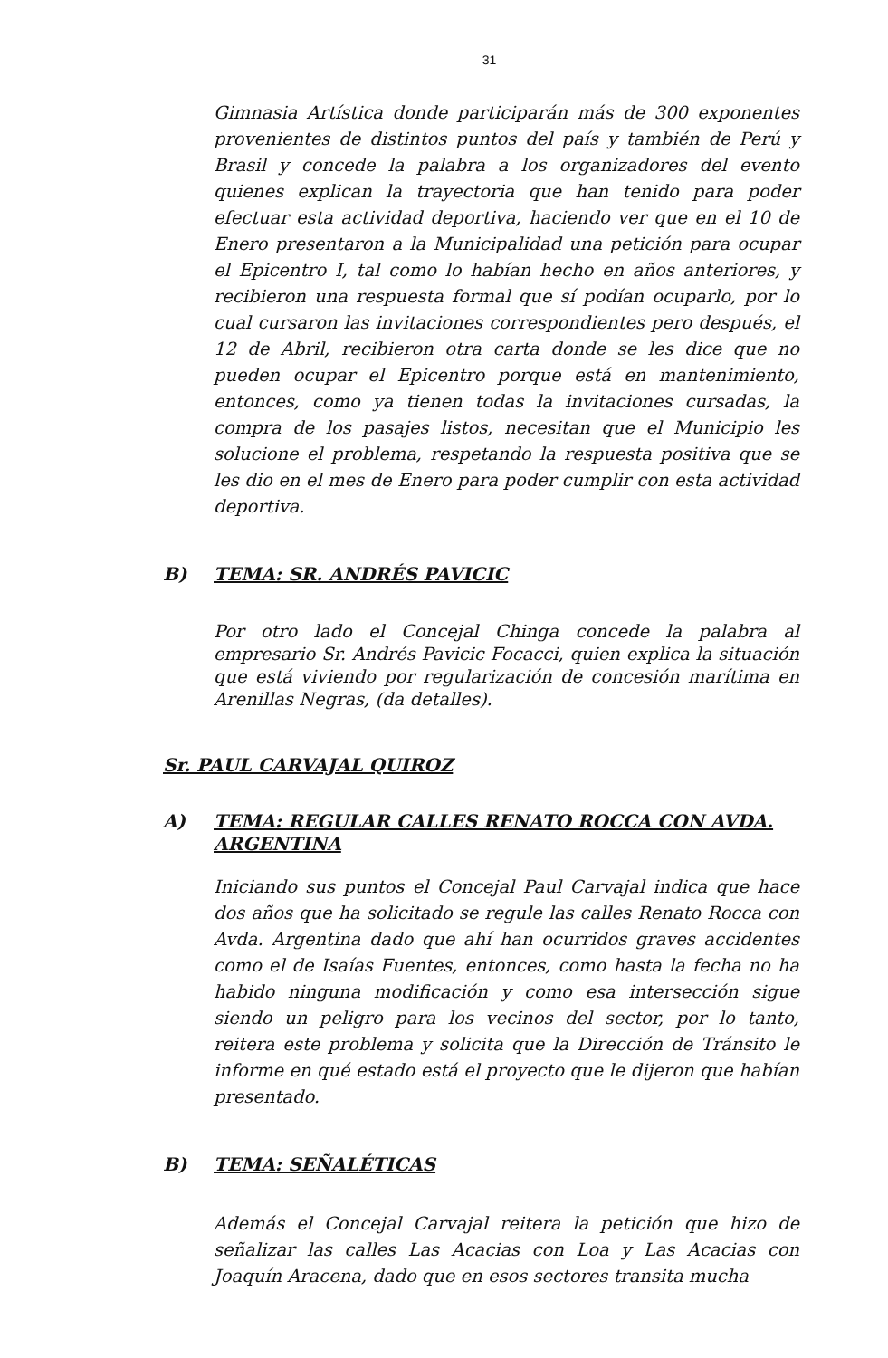31
Gimnasia Artística donde participarán más de 300 exponentes provenientes de distintos puntos del país y también de Perú y Brasil y concede la palabra a los organizadores del evento quienes explican la trayectoria que han tenido para poder efectuar esta actividad deportiva, haciendo ver que en el 10 de Enero presentaron a la Municipalidad una petición para ocupar el Epicentro I, tal como lo habían hecho en años anteriores, y recibieron una respuesta formal que sí podían ocuparlo, por lo cual cursaron las invitaciones correspondientes pero después, el 12 de Abril, recibieron otra carta donde se les dice que no pueden ocupar el Epicentro porque está en mantenimiento, entonces, como ya tienen todas la invitaciones cursadas, la compra de los pasajes listos, necesitan que el Municipio les solucione el problema, respetando la respuesta positiva que se les dio en el mes de Enero para poder cumplir con esta actividad deportiva.
B) TEMA: SR. ANDRÉS PAVICIC
Por otro lado el Concejal Chinga concede la palabra al empresario Sr. Andrés Pavicic Focacci, quien explica la situación que está viviendo por regularización de concesión marítima en Arenillas Negras, (da detalles).
Sr. PAUL CARVAJAL QUIROZ
A) TEMA: REGULAR CALLES RENATO ROCCA CON AVDA. ARGENTINA
Iniciando sus puntos el Concejal Paul Carvajal indica que hace dos años que ha solicitado se regule las calles Renato Rocca con Avda. Argentina dado que ahí han ocurridos graves accidentes como el de Isaías Fuentes, entonces, como hasta la fecha no ha habido ninguna modificación y como esa intersección sigue siendo un peligro para los vecinos del sector, por lo tanto, reitera este problema y solicita que la Dirección de Tránsito le informe en qué estado está el proyecto que le dijeron que habían presentado.
B) TEMA: SEÑALÉTICAS
Además el Concejal Carvajal reitera la petición que hizo de señalizar las calles Las Acacias con Loa y Las Acacias con Joaquín Aracena, dado que en esos sectores transita mucha